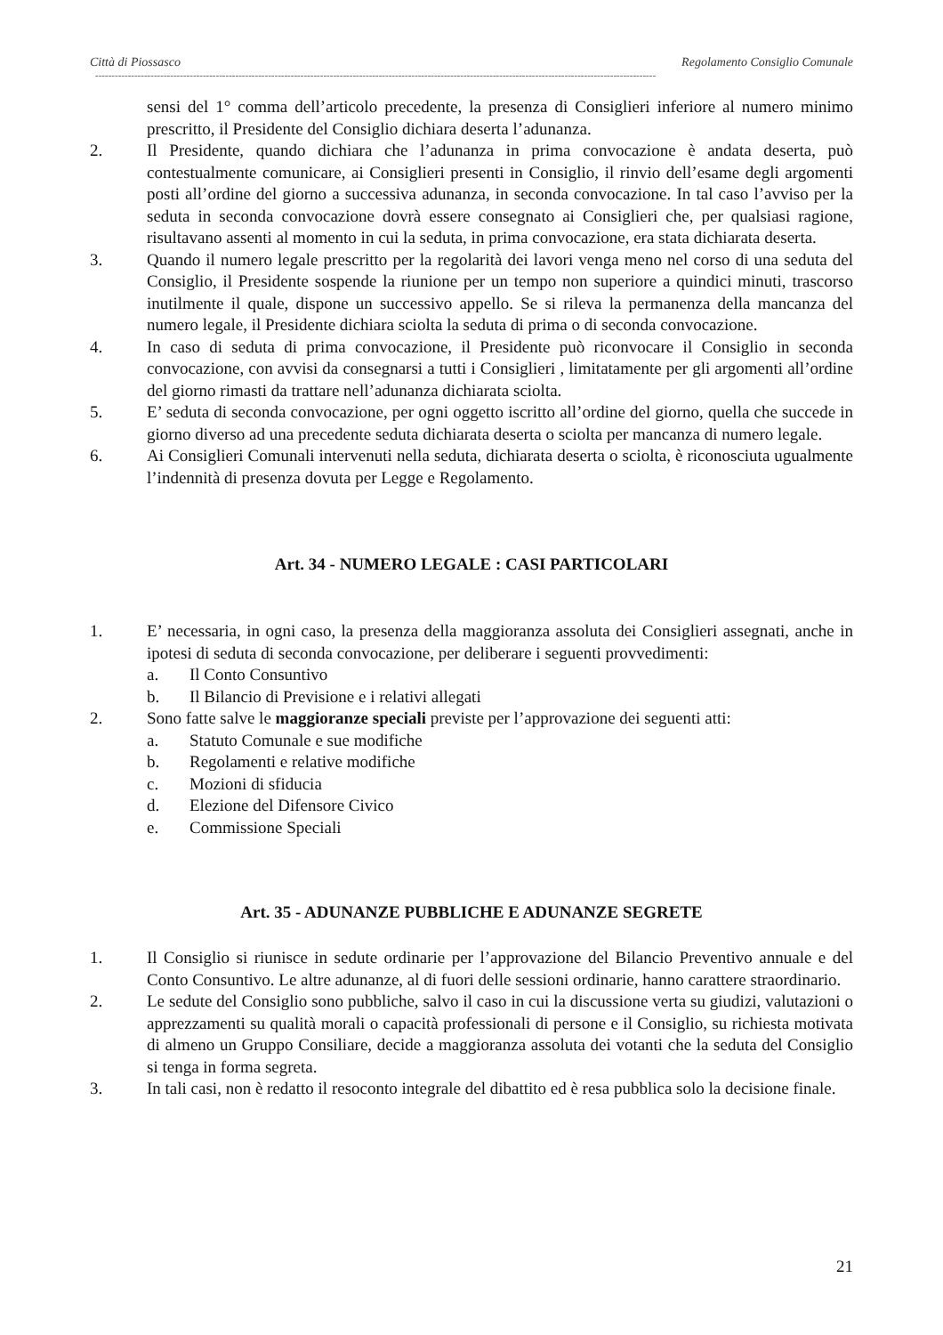Città di Piossasco Regolamento Consiglio Comunale
----------------------------------------------------------------------------------------------------------------------------------------------------------------------------
sensi del 1° comma dell’articolo precedente, la presenza di Consiglieri inferiore al numero minimo prescritto, il Presidente del Consiglio dichiara deserta l’adunanza.
2. Il Presidente, quando dichiara che l’adunanza in prima convocazione è andata deserta, può contestualmente comunicare, ai Consiglieri presenti in Consiglio, il rinvio dell’esame degli argomenti posti all’ordine del giorno a successiva adunanza, in seconda convocazione. In tal caso l’avviso per la seduta in seconda convocazione dovrà essere consegnato ai Consiglieri che, per qualsiasi ragione, risultavano assenti al momento in cui la seduta, in prima convocazione, era stata dichiarata deserta.
3. Quando il numero legale prescritto per la regolarità dei lavori venga meno nel corso di una seduta del Consiglio, il Presidente sospende la riunione per un tempo non superiore a quindici minuti, trascorso inutilmente il quale, dispone un successivo appello. Se si rileva la permanenza della mancanza del numero legale, il Presidente dichiara sciolta la seduta di prima o di seconda convocazione.
4. In caso di seduta di prima convocazione, il Presidente può riconvocare il Consiglio in seconda convocazione, con avvisi da consegnarsi a tutti i Consiglieri , limitatamente per gli argomenti all’ordine del giorno rimasti da trattare nell’adunanza dichiarata sciolta.
5. E’ seduta di seconda convocazione, per ogni oggetto iscritto all’ordine del giorno, quella che succede in giorno diverso ad una precedente seduta dichiarata deserta o sciolta per mancanza di numero legale.
6. Ai Consiglieri Comunali intervenuti nella seduta, dichiarata deserta o sciolta, è riconosciuta ugualmente l’indennità di presenza dovuta per Legge e Regolamento.
Art. 34 - NUMERO LEGALE : CASI PARTICOLARI
1. E’ necessaria, in ogni caso, la presenza della maggioranza assoluta dei Consiglieri assegnati, anche in ipotesi di seduta di seconda convocazione, per deliberare i seguenti provvedimenti:
a. Il Conto Consuntivo
b. Il Bilancio di Previsione e i relativi allegati
2. Sono fatte salve le maggioranze speciali previste per l’approvazione dei seguenti atti:
a. Statuto Comunale e sue modifiche
b. Regolamenti e relative modifiche
c. Mozioni di sfiducia
d. Elezione del Difensore Civico
e. Commissione Speciali
Art. 35 - ADUNANZE PUBBLICHE E ADUNANZE SEGRETE
1. Il Consiglio si riunisce in sedute ordinarie per l’approvazione del Bilancio Preventivo annuale e del Conto Consuntivo. Le altre adunanze, al di fuori delle sessioni ordinarie, hanno carattere straordinario.
2. Le sedute del Consiglio sono pubbliche, salvo il caso in cui la discussione verta su giudizi, valutazioni o apprezzamenti su qualità morali o capacità professionali di persone e il Consiglio, su richiesta motivata di almeno un Gruppo Consiliare, decide a maggioranza assoluta dei votanti che la seduta del Consiglio si tenga in forma segreta.
3. In tali casi, non è redatto il resoconto integrale del dibattito ed è resa pubblica solo la decisione finale.
21